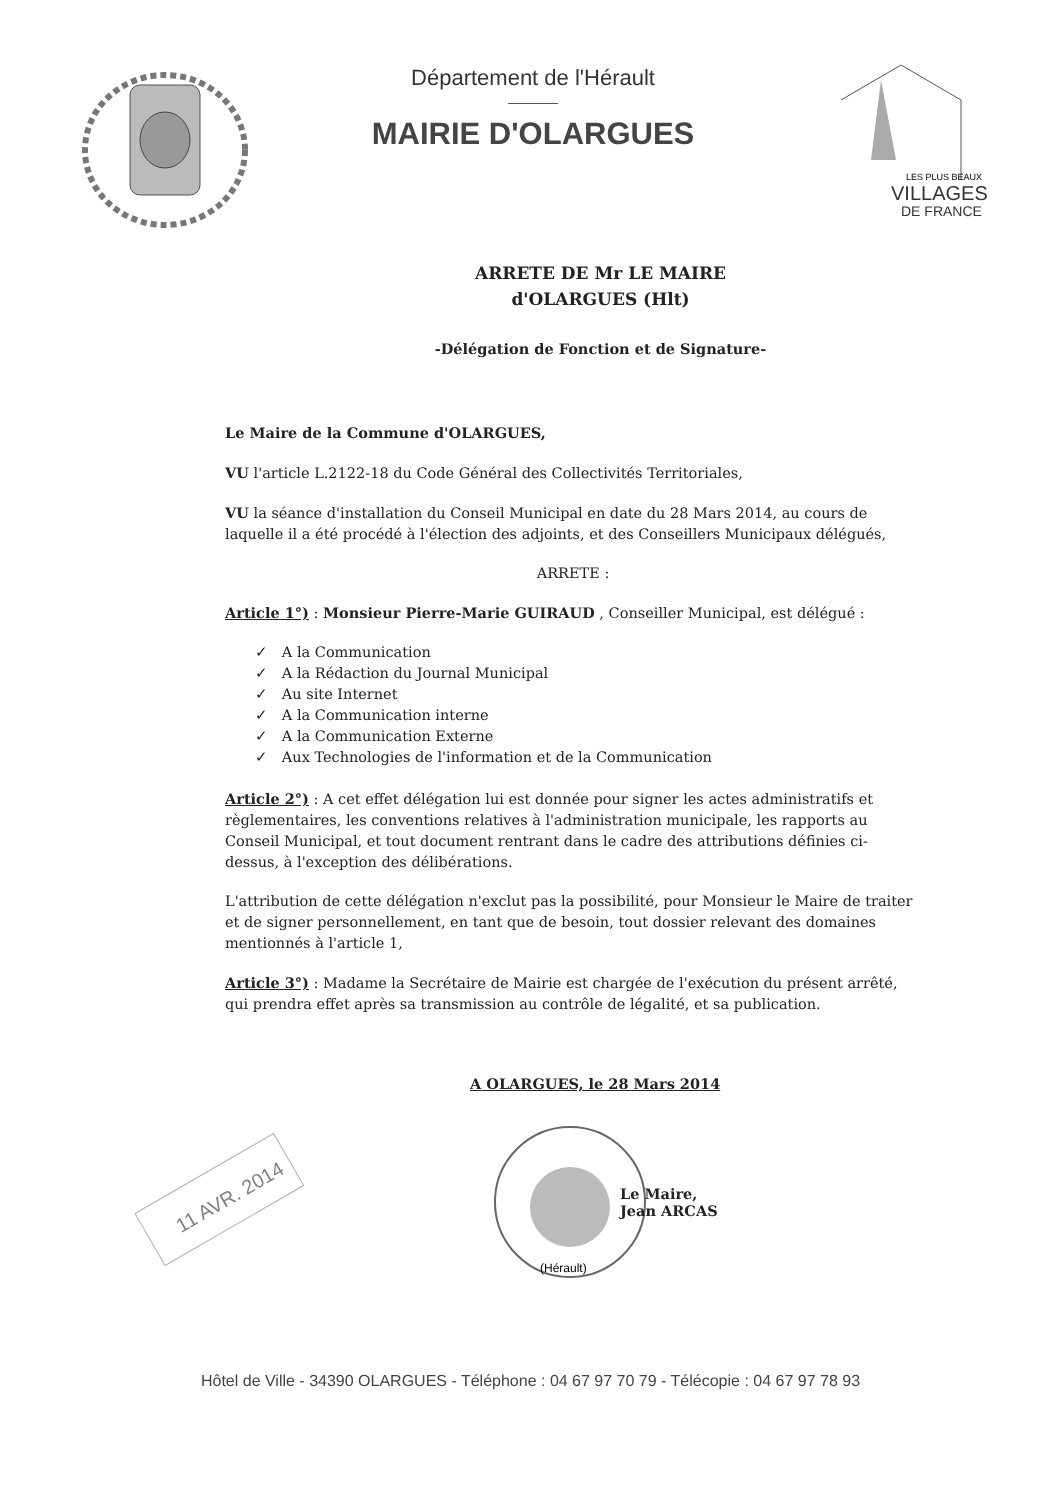Département de l'Hérault
MAIRIE D'OLARGUES
LES PLUS BEAUX
VILLAGES
DE FRANCE
ARRETE DE Mr LE MAIRE
d'OLARGUES (Hlt)
-Délégation de Fonction et de Signature-
Le Maire de la Commune d'OLARGUES,
VU l'article L.2122-18 du Code Général des Collectivités Territoriales,
VU la séance d'installation du Conseil Municipal en date du 28 Mars 2014, au cours de laquelle il a été procédé à l'élection des adjoints, et des Conseillers Municipaux délégués,
ARRETE :
Article 1°) : Monsieur Pierre-Marie GUIRAUD , Conseiller Municipal, est délégué :
✓ A la Communication
✓ A la Rédaction du Journal Municipal
✓ Au site Internet
✓ A la Communication interne
✓ A la Communication Externe
✓ Aux Technologies de l'information et de la Communication
Article 2°) : A cet effet délégation lui est donnée pour signer les actes administratifs et règlementaires, les conventions relatives à l'administration municipale, les rapports au Conseil Municipal, et tout document rentrant dans le cadre des attributions définies ci-dessus, à l'exception des délibérations.
L'attribution de cette délégation n'exclut pas la possibilité, pour Monsieur le Maire de traiter et de signer personnellement, en tant que de besoin, tout dossier relevant des domaines mentionnés à l'article 1,
Article 3°) : Madame la Secrétaire de Mairie est chargée de l'exécution du présent arrêté, qui prendra effet après sa transmission au contrôle de légalité, et sa publication.
A OLARGUES, le 28 Mars 2014
11 AVR. 2014
(Hérault)
Le Maire,
Jean ARCAS
Hôtel de Ville - 34390 OLARGUES - Téléphone : 04 67 97 70 79 - Télécopie : 04 67 97 78 93